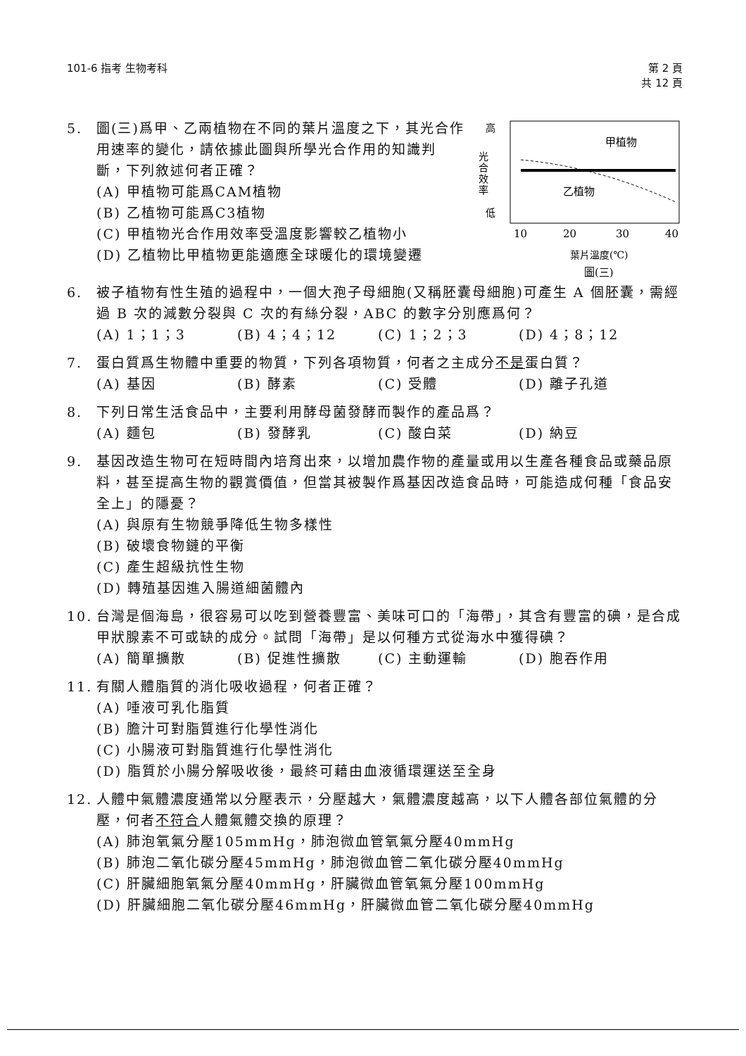101-6 指考 生物考科 第 2 頁
共 12 頁
高
低
光
合
效
率
甲植物
乙植物
10
20
30
40
葉片溫度(℃)
圖(三)
5. 圖(三)爲甲、乙兩植物在不同的葉片溫度之下，其光合作用速率的變化，請依據此圖與所學光合作用的知識判斷，下列敘述何者正確？
(A) 甲植物可能爲CAM植物
(B) 乙植物可能爲C3植物
(C) 甲植物光合作用效率受溫度影響較乙植物小
(D) 乙植物比甲植物更能適應全球暖化的環境變遷
6. 被子植物有性生殖的過程中，一個大孢子母細胞(又稱胚囊母細胞)可產生 A 個胚囊，需經過 B 次的減數分裂與 C 次的有絲分裂，ABC 的數字分別應爲何？
(A) 1；1；3 (B) 4；4；12 (C) 1；2；3 (D) 4；8；12
7. 蛋白質爲生物體中重要的物質，下列各項物質，何者之主成分不是蛋白質？
(A) 基因 (B) 酵素 (C) 受體 (D) 離子孔道
8. 下列日常生活食品中，主要利用酵母菌發酵而製作的產品爲？
(A) 麵包 (B) 發酵乳 (C) 酸白菜 (D) 納豆
9. 基因改造生物可在短時間內培育出來，以增加農作物的產量或用以生產各種食品或藥品原料，甚至提高生物的觀賞價值，但當其被製作爲基因改造食品時，可能造成何種「食品安全上」的隱憂？
(A) 與原有生物競爭降低生物多樣性
(B) 破壞食物鏈的平衡
(C) 產生超級抗性生物
(D) 轉殖基因進入腸道細菌體內
10. 台灣是個海島，很容易可以吃到營養豐富、美味可口的「海帶」，其含有豐富的碘，是合成甲狀腺素不可或缺的成分。試問「海帶」是以何種方式從海水中獲得碘？
(A) 簡單擴散 (B) 促進性擴散 (C) 主動運輸 (D) 胞吞作用
11. 有關人體脂質的消化吸收過程，何者正確？
(A) 唾液可乳化脂質
(B) 膽汁可對脂質進行化學性消化
(C) 小腸液可對脂質進行化學性消化
(D) 脂質於小腸分解吸收後，最終可藉由血液循環運送至全身
12. 人體中氣體濃度通常以分壓表示，分壓越大，氣體濃度越高，以下人體各部位氣體的分壓，何者不符合人體氣體交換的原理？
(A) 肺泡氧氣分壓105mmHg，肺泡微血管氧氣分壓40mmHg
(B) 肺泡二氧化碳分壓45mmHg，肺泡微血管二氧化碳分壓40mmHg
(C) 肝臟細胞氧氣分壓40mmHg，肝臟微血管氧氣分壓100mmHg
(D) 肝臟細胞二氧化碳分壓46mmHg，肝臟微血管二氧化碳分壓40mmHg